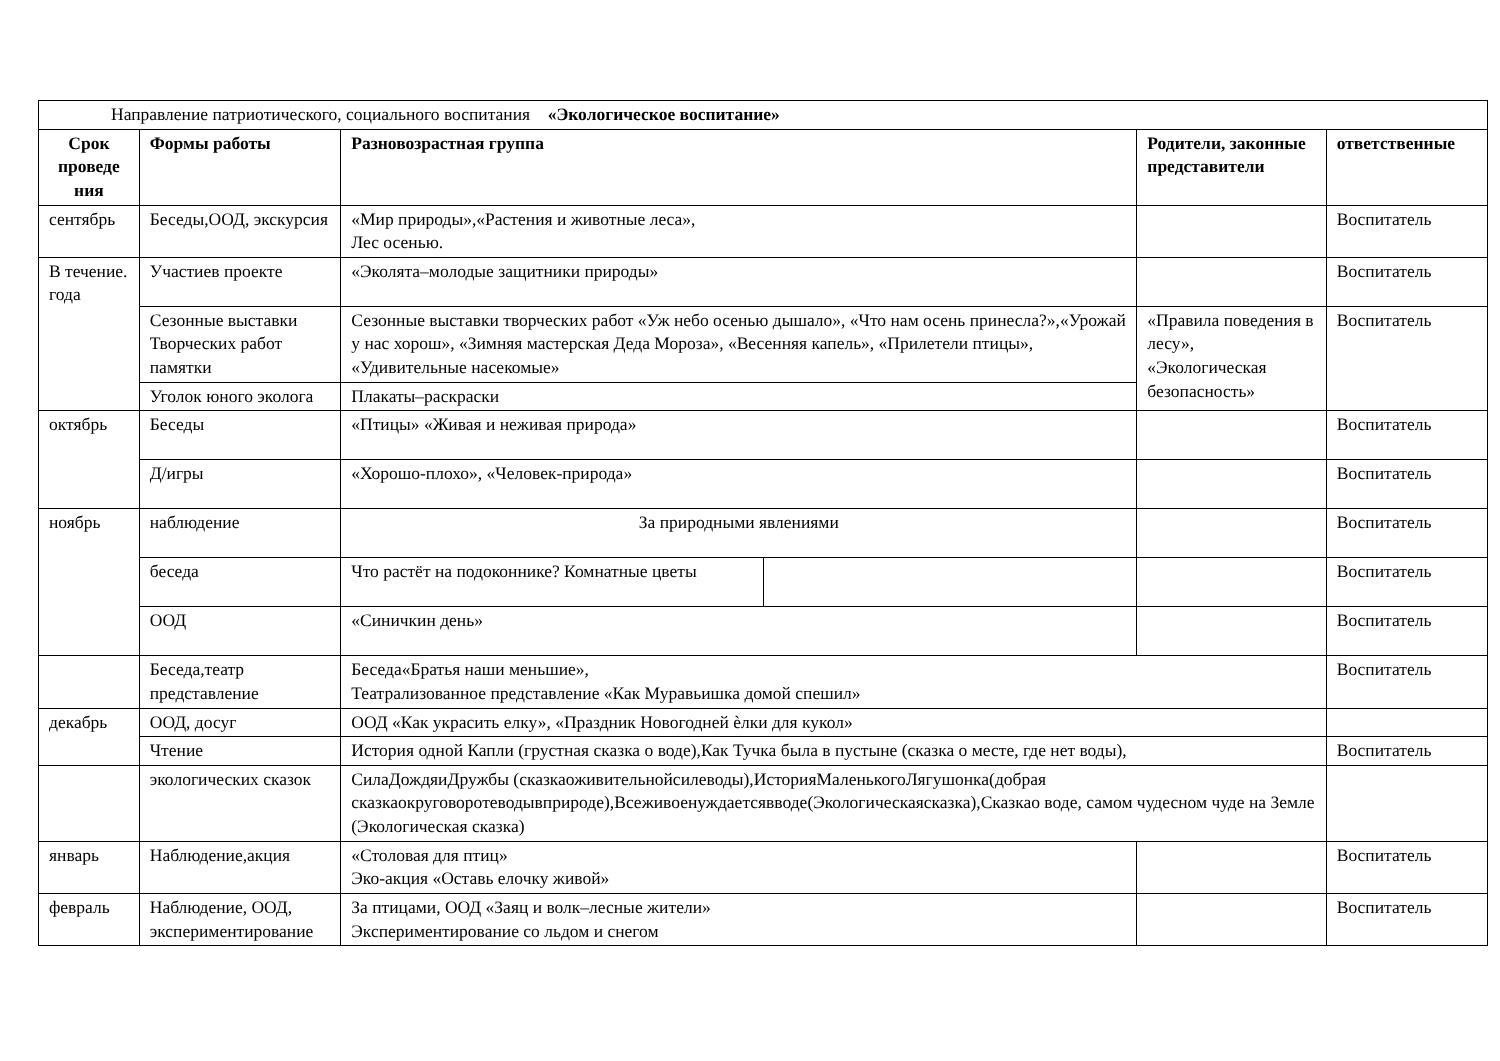| Направление патриотического, социального воспитания «Экологическое воспитание» | | | | | |
| Срок проведе ния | Формы работы | Разновозрастная группа | | Родители, законные представители | ответственные |
| сентябрь | Беседы,ООД, экскурсия | «Мир природы»,«Растения и животные леса», Лес осенью. | | | Воспитатель |
| В течение. года | Участиев проекте | «Эколята–молодые защитники природы» | | | Воспитатель |
| | Сезонные выставки Творческих работ памятки | Сезонные выставки творческих работ «Уж небо осенью дышало», «Что нам осень принесла?»,«Урожай у нас хорош», «Зимняя мастерская Деда Мороза», «Весенняя капель», «Прилетели птицы», «Удивительные насекомые» | | «Правила поведения в лесу», «Экологическая безопасность» | Воспитатель |
| | Уголок юного эколога | Плакаты–раскраски | | | |
| октябрь | Беседы | «Птицы» «Живая и неживая природа» | | | Воспитатель |
| | Д/игры | «Хорошо-плохо», «Человек-природа» | | | Воспитатель |
| ноябрь | наблюдение | За природными явлениями | | | Воспитатель |
| | беседа | Что растёт на подоконнике? Комнатные цветы | | | Воспитатель |
| | ООД | «Синичкин день» | | | Воспитатель |
| | Беседа,театр представление | Беседа«Братья наши меньшие», Театрализованное представление «Как Муравьишка домой спешил» | | | Воспитатель |
| декабрь | ООД, досуг | ООД «Как украсить елку», «Праздник Новогодней ѐлки для кукол» | | | |
| | Чтение | История одной Капли (грустная сказка о воде),Как Тучка была в пустыне (сказка о месте, где нет воды), | | | Воспитатель |
| | экологических сказок | СилаДождяиДружбы (сказкаоживительнойсилеводы),ИсторияМаленькогоЛягушонка(добрая сказкаокруговоротеводывприроде),Всеживоенуждаетсявводе(Экологическаясказка),Сказкао воде, самом чудесном чуде на Земле (Экологическая сказка) | | | |
| январь | Наблюдение,акция | «Столовая для птиц» Эко-акция «Оставь елочку живой» | | | Воспитатель |
| февраль | Наблюдение, ООД, экспериментирование | За птицами, ООД «Заяц и волк–лесные жители» Экспериментирование со льдом и снегом | | | Воспитатель |